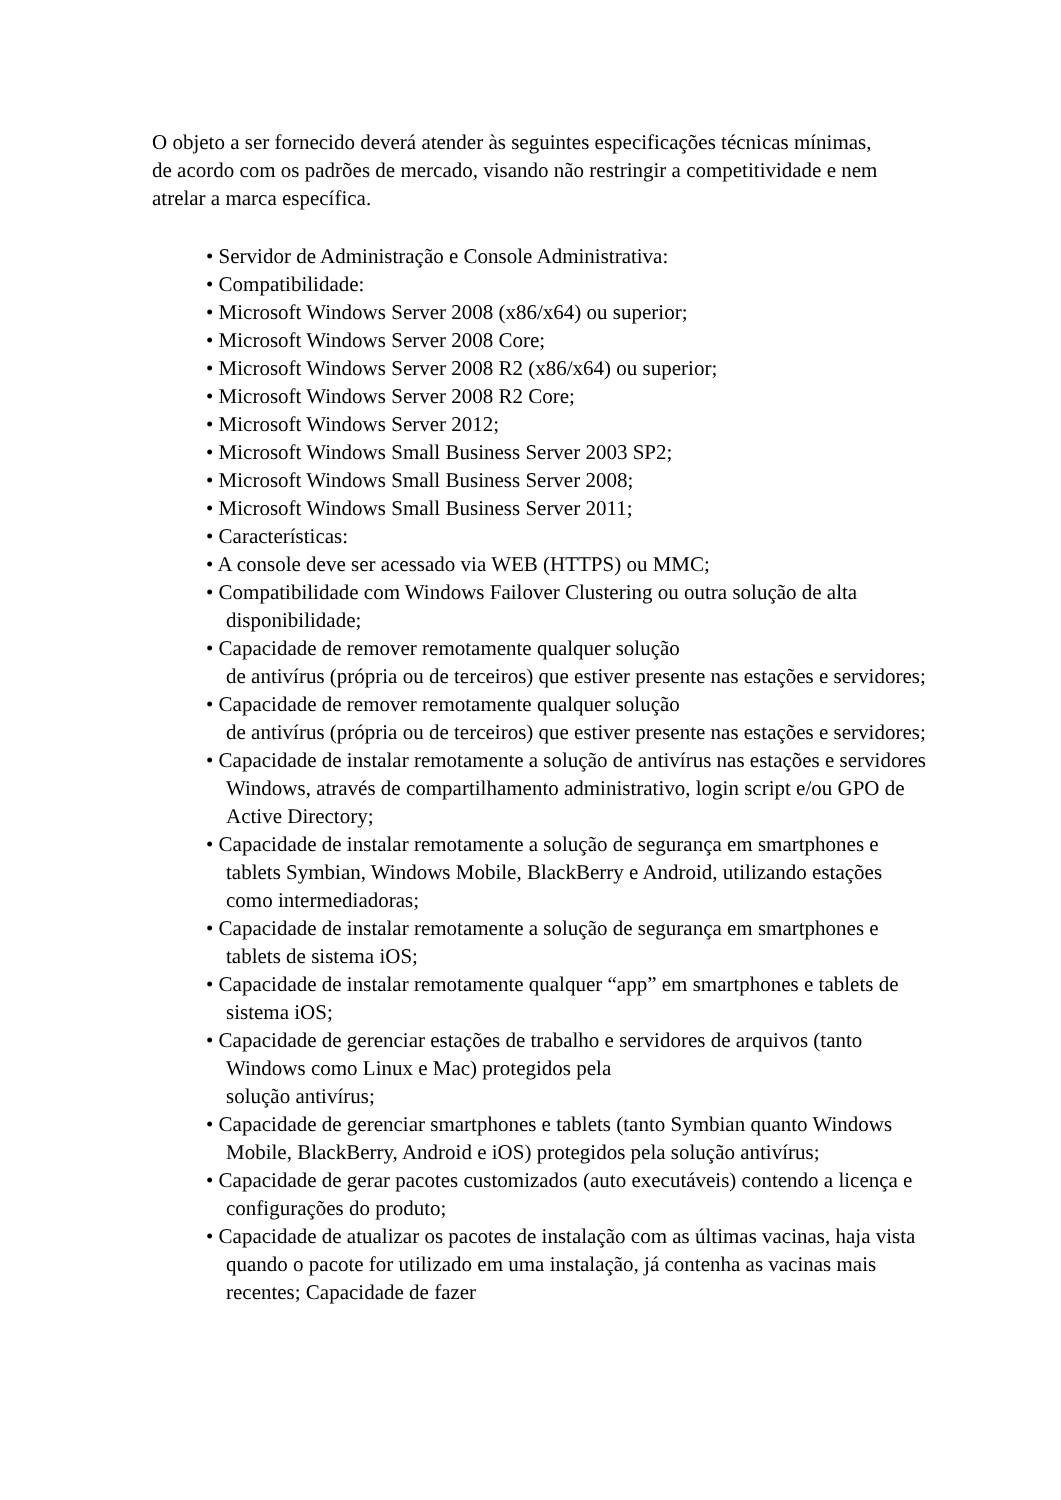O objeto a ser fornecido deverá atender às seguintes especificações técnicas mínimas, de acordo com os padrões de mercado, visando não restringir a competitividade e nem atrelar a marca específica.
• Servidor de Administração e Console Administrativa:
• Compatibilidade:
• Microsoft Windows Server 2008 (x86/x64) ou superior;
• Microsoft Windows Server 2008 Core;
• Microsoft Windows Server 2008 R2 (x86/x64) ou superior;
• Microsoft Windows Server 2008 R2 Core;
• Microsoft Windows Server 2012;
• Microsoft Windows Small Business Server 2003 SP2;
• Microsoft Windows Small Business Server 2008;
• Microsoft Windows Small Business Server 2011;
• Características:
• A console deve ser acessado via WEB (HTTPS) ou MMC;
• Compatibilidade com Windows Failover Clustering ou outra solução de alta disponibilidade;
• Capacidade de remover remotamente qualquer solução
de antivírus (própria ou de terceiros) que estiver presente nas estações e servidores;
• Capacidade de remover remotamente qualquer solução
de antivírus (própria ou de terceiros) que estiver presente nas estações e servidores;
• Capacidade de instalar remotamente a solução de antivírus nas estações e servidores Windows, através de compartilhamento administrativo, login script e/ou GPO de Active Directory;
• Capacidade de instalar remotamente a solução de segurança em smartphones e tablets Symbian, Windows Mobile, BlackBerry e Android, utilizando estações como intermediadoras;
• Capacidade de instalar remotamente a solução de segurança em smartphones e tablets de sistema iOS;
• Capacidade de instalar remotamente qualquer “app” em smartphones e tablets de sistema iOS;
• Capacidade de gerenciar estações de trabalho e servidores de arquivos (tanto Windows como Linux e Mac) protegidos pela
solução antivírus;
• Capacidade de gerenciar smartphones e tablets (tanto Symbian quanto Windows Mobile, BlackBerry, Android e iOS) protegidos pela solução antivírus;
• Capacidade de gerar pacotes customizados (auto executáveis) contendo a licença e configurações do produto;
• Capacidade de atualizar os pacotes de instalação com as últimas vacinas, haja vista quando o pacote for utilizado em uma instalação, já contenha as vacinas mais recentes; Capacidade de fazer